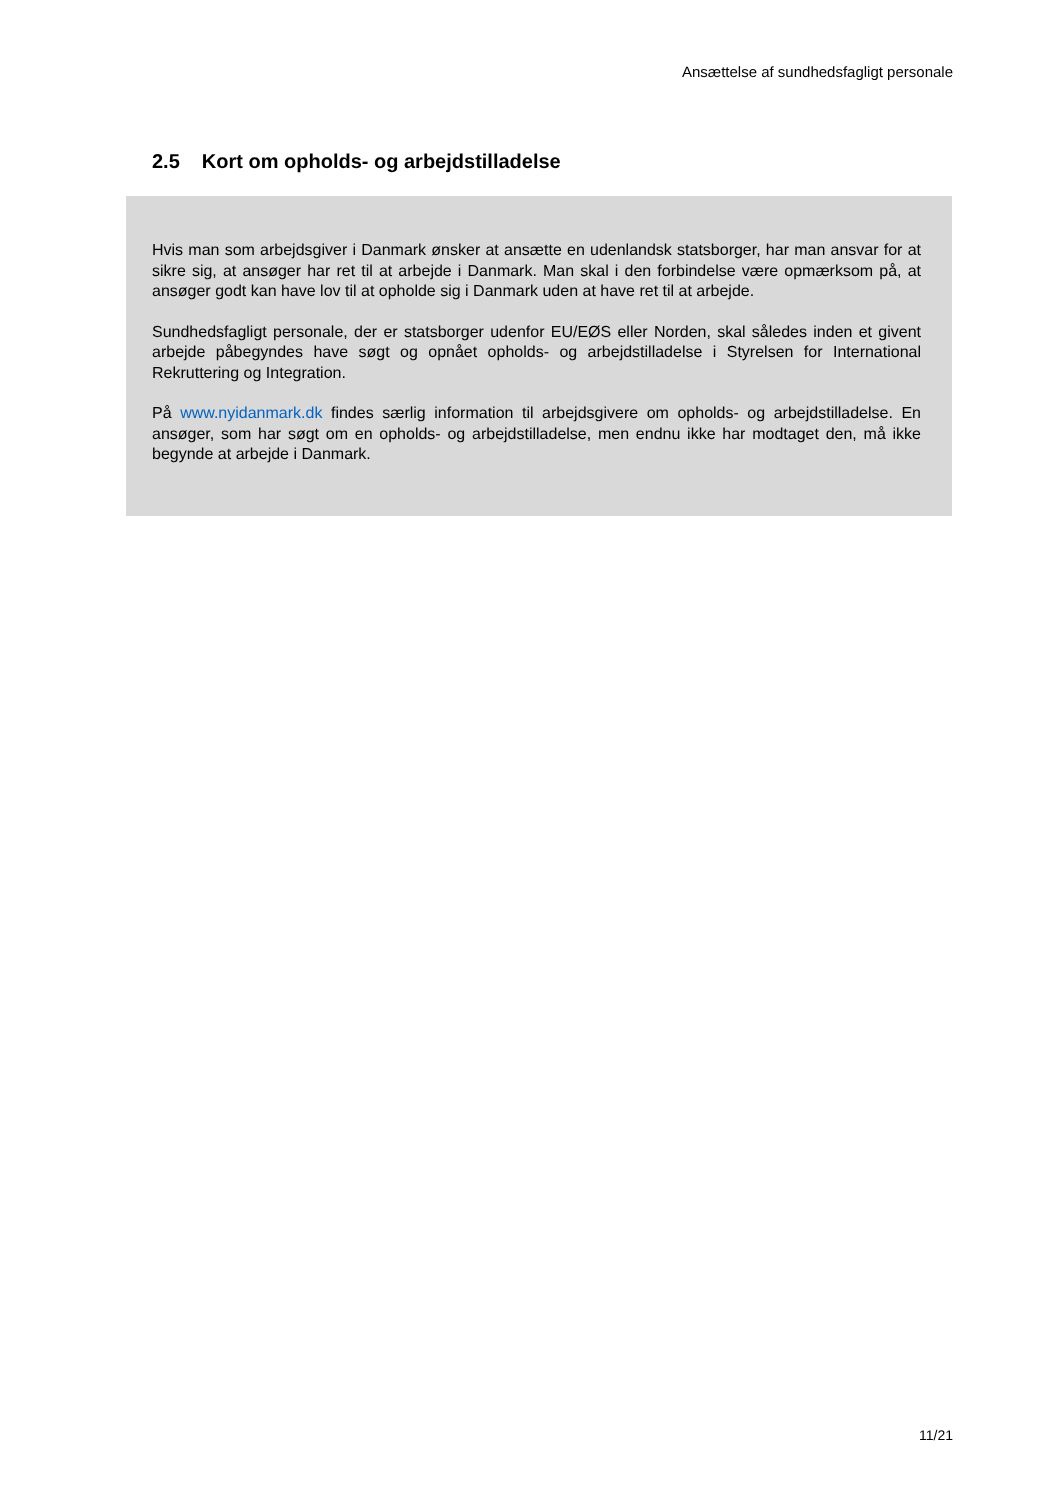Ansættelse af sundhedsfagligt personale
2.5 Kort om opholds- og arbejdstilladelse
Hvis man som arbejdsgiver i Danmark ønsker at ansætte en udenlandsk statsborger, har man ansvar for at sikre sig, at ansøger har ret til at arbejde i Danmark. Man skal i den forbindelse være opmærksom på, at ansøger godt kan have lov til at opholde sig i Danmark uden at have ret til at arbejde.
Sundhedsfagligt personale, der er statsborger udenfor EU/EØS eller Norden, skal således inden et givent arbejde påbegyndes have søgt og opnået opholds- og arbejdstilladelse i Styrelsen for International Rekruttering og Integration.
På www.nyidanmark.dk findes særlig information til arbejdsgivere om opholds- og arbejdstilladelse. En ansøger, som har søgt om en opholds- og arbejdstilladelse, men endnu ikke har modtaget den, må ikke begynde at arbejde i Danmark.
11/21